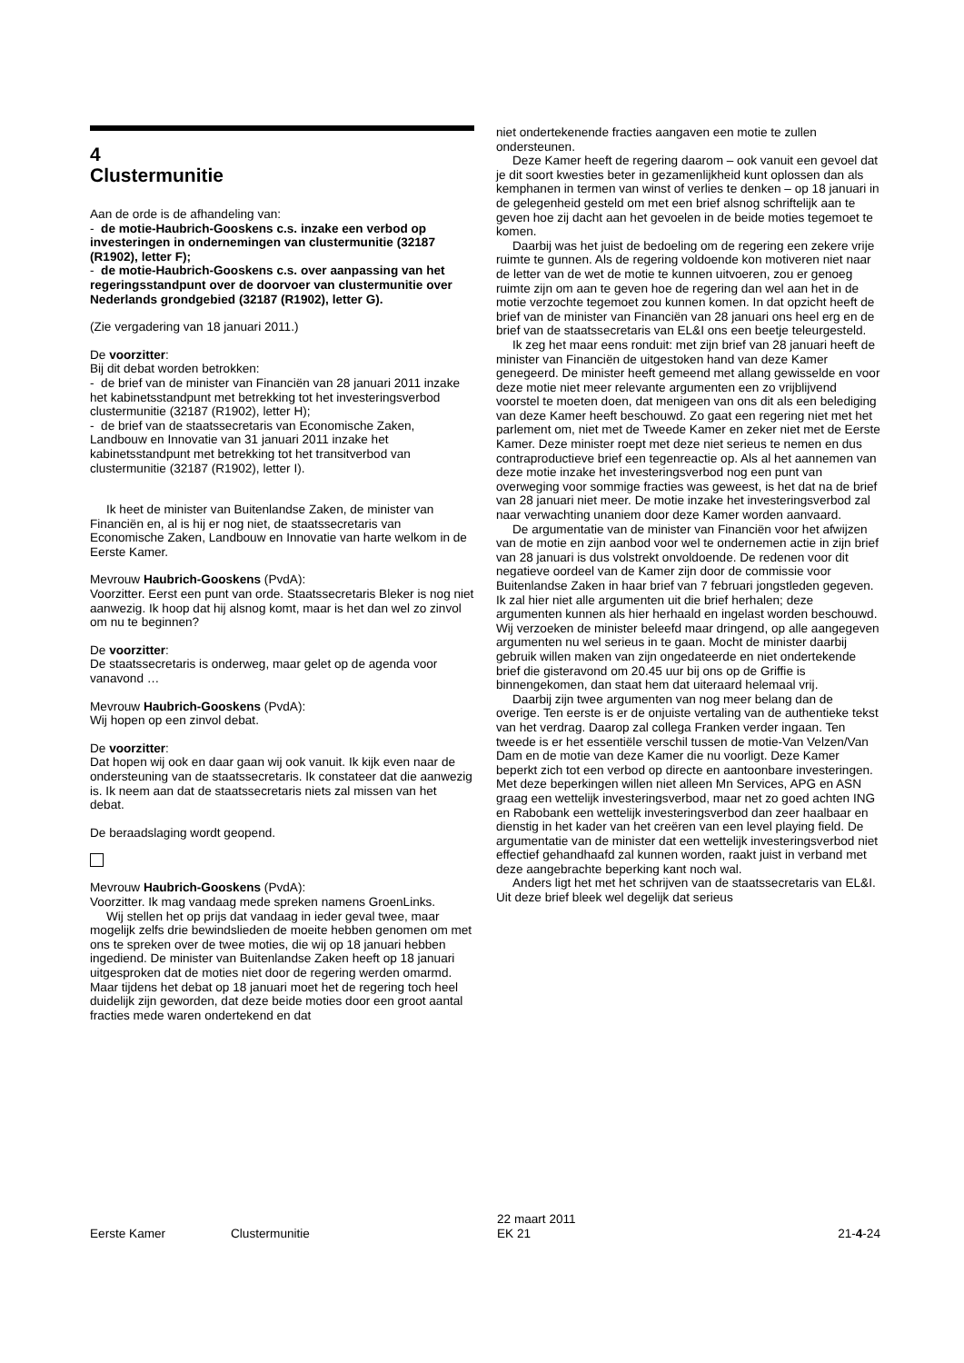4
Clustermunitie
Aan de orde is de afhandeling van:
- de motie-Haubrich-Gooskens c.s. inzake een verbod op investeringen in ondernemingen van clustermunitie (32187 (R1902), letter F);
- de motie-Haubrich-Gooskens c.s. over aanpassing van het regeringsstandpunt over de doorvoer van clustermunitie over Nederlands grondgebied (32187 (R1902), letter G).
(Zie vergadering van 18 januari 2011.)
De voorzitter:
Bij dit debat worden betrokken:
- de brief van de minister van Financiën van 28 januari 2011 inzake het kabinetsstandpunt met betrekking tot het investeringsverbod clustermunitie (32187 (R1902), letter H);
- de brief van de staatssecretaris van Economische Zaken, Landbouw en Innovatie van 31 januari 2011 inzake het kabinetsstandpunt met betrekking tot het transitverbod van clustermunitie (32187 (R1902), letter I).
Ik heet de minister van Buitenlandse Zaken, de minister van Financiën en, al is hij er nog niet, de staatssecretaris van Economische Zaken, Landbouw en Innovatie van harte welkom in de Eerste Kamer.
Mevrouw Haubrich-Gooskens (PvdA):
Voorzitter. Eerst een punt van orde. Staatssecretaris Bleker is nog niet aanwezig. Ik hoop dat hij alsnog komt, maar is het dan wel zo zinvol om nu te beginnen?
De voorzitter:
De staatssecretaris is onderweg, maar gelet op de agenda voor vanavond …
Mevrouw Haubrich-Gooskens (PvdA):
Wij hopen op een zinvol debat.
De voorzitter:
Dat hopen wij ook en daar gaan wij ook vanuit. Ik kijk even naar de ondersteuning van de staatssecretaris. Ik constateer dat die aanwezig is. Ik neem aan dat de staatssecretaris niets zal missen van het debat.
De beraadslaging wordt geopend.
Mevrouw Haubrich-Gooskens (PvdA):
Voorzitter. Ik mag vandaag mede spreken namens GroenLinks.
Wij stellen het op prijs dat vandaag in ieder geval twee, maar mogelijk zelfs drie bewindslieden de moeite hebben genomen om met ons te spreken over de twee moties, die wij op 18 januari hebben ingediend. De minister van Buitenlandse Zaken heeft op 18 januari uitgesproken dat de moties niet door de regering werden omarmd. Maar tijdens het debat op 18 januari moet het de regering toch heel duidelijk zijn geworden, dat deze beide moties door een groot aantal fracties mede waren ondertekend en dat
niet ondertekenende fracties aangaven een motie te zullen ondersteunen.
Deze Kamer heeft de regering daarom – ook vanuit een gevoel dat je dit soort kwesties beter in gezamenlijkheid kunt oplossen dan als kemphanen in termen van winst of verlies te denken – op 18 januari in de gelegenheid gesteld om met een brief alsnog schriftelijk aan te geven hoe zij dacht aan het gevoelen in de beide moties tegemoet te komen.
Daarbij was het juist de bedoeling om de regering een zekere vrije ruimte te gunnen. Als de regering voldoende kon motiveren niet naar de letter van de wet de motie te kunnen uitvoeren, zou er genoeg ruimte zijn om aan te geven hoe de regering dan wel aan het in de motie verzochte tegemoet zou kunnen komen. In dat opzicht heeft de brief van de minister van Financiën van 28 januari ons heel erg en de brief van de staatssecretaris van EL&I ons een beetje teleurgesteld.
Ik zeg het maar eens ronduit: met zijn brief van 28 januari heeft de minister van Financiën de uitgestoken hand van deze Kamer genegeerd. De minister heeft gemeend met allang gewisselde en voor deze motie niet meer relevante argumenten een zo vrijblijvend voorstel te moeten doen, dat menigeen van ons dit als een belediging van deze Kamer heeft beschouwd. Zo gaat een regering niet met het parlement om, niet met de Tweede Kamer en zeker niet met de Eerste Kamer. Deze minister roept met deze niet serieus te nemen en dus contraproductieve brief een tegenreactie op. Als al het aannemen van deze motie inzake het investeringsverbod nog een punt van overweging voor sommige fracties was geweest, is het dat na de brief van 28 januari niet meer. De motie inzake het investeringsverbod zal naar verwachting unaniem door deze Kamer worden aanvaard.
De argumentatie van de minister van Financiën voor het afwijzen van de motie en zijn aanbod voor wel te ondernemen actie in zijn brief van 28 januari is dus volstrekt onvoldoende. De redenen voor dit negatieve oordeel van de Kamer zijn door de commissie voor Buitenlandse Zaken in haar brief van 7 februari jongstleden gegeven. Ik zal hier niet alle argumenten uit die brief herhalen; deze argumenten kunnen als hier herhaald en ingelast worden beschouwd. Wij verzoeken de minister beleefd maar dringend, op alle aangegeven argumenten nu wel serieus in te gaan. Mocht de minister daarbij gebruik willen maken van zijn ongedateerde en niet ondertekende brief die gisteravond om 20.45 uur bij ons op de Griffie is binnengekomen, dan staat hem dat uiteraard helemaal vrij.
Daarbij zijn twee argumenten van nog meer belang dan de overige. Ten eerste is er de onjuiste vertaling van de authentieke tekst van het verdrag. Daarop zal collega Franken verder ingaan. Ten tweede is er het essentiële verschil tussen de motie-Van Velzen/Van Dam en de motie van deze Kamer die nu voorligt. Deze Kamer beperkt zich tot een verbod op directe en aantoonbare investeringen. Met deze beperkingen willen niet alleen Mn Services, APG en ASN graag een wettelijk investeringsverbod, maar net zo goed achten ING en Rabobank een wettelijk investeringsverbod dan zeer haalbaar en dienstig in het kader van het creëren van een level playing field. De argumentatie van de minister dat een wettelijk investeringsverbod niet effectief gehandhaafd zal kunnen worden, raakt juist in verband met deze aangebrachte beperking kant noch wal.
Anders ligt het met het schrijven van de staatssecretaris van EL&I. Uit deze brief bleek wel degelijk dat serieus
Eerste Kamer
Clustermunitie
22 maart 2011
EK 21
21-4-24